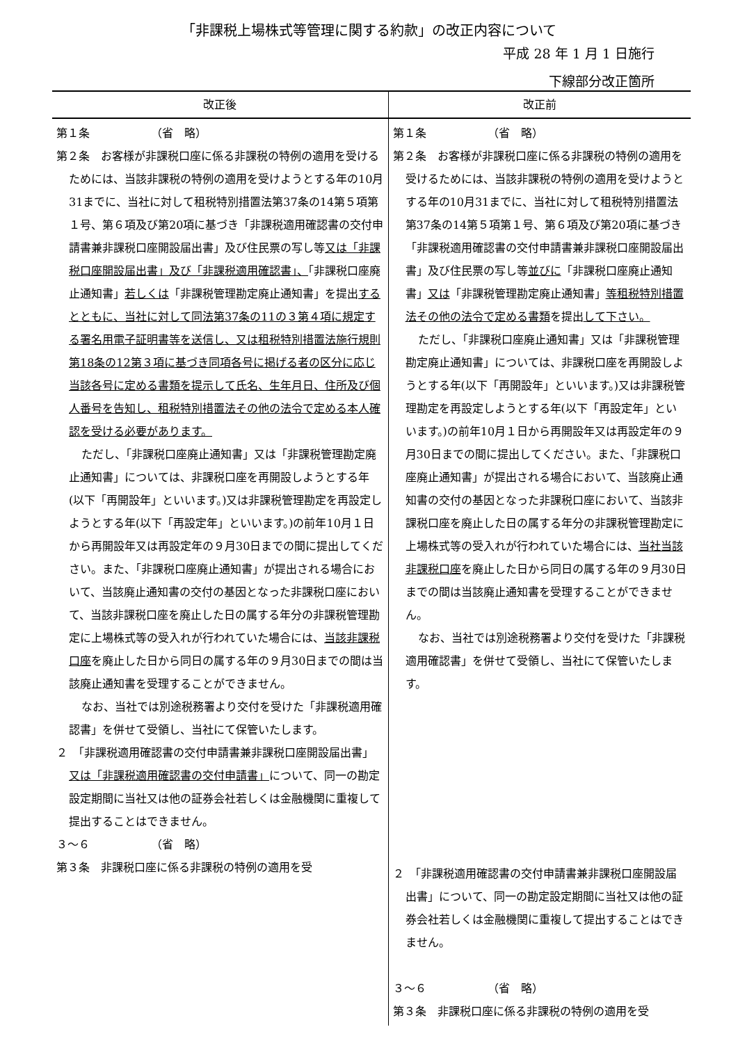「非課税上場株式等管理に関する約款」の改正内容について
平成 28 年 1 月 1 日施行
下線部分改正箇所
| 改正後 | 改正前 |
| --- | --- |
| 第１条 （省 略） 第２条 お客様が非課税口座に係る非課税の特例の適用を受けるためには、当該非課税の特例の適用を受けようとする年の10月31までに、当社に対して租税特別措置法第37条の14第５項第１号、第６項及び第20項に基づき「非課税適用確認書の交付申請書兼非課税口座開設届出書」及び住民票の写し等 又は「非課税口座開設届出書」及び「非課税適用確認書」、 「非課税口座廃止通知書」 若しくは 「非課税管理勘定廃止通知書」を提出 するとともに、当社に対して同法第37条の11の３第４項に規定する署名用電子証明書等を送信し、又は租税特別措置法施行規則第18条の12第３項に基づき同項各号に掲げる者の区分に応じ当該各号に定める書類を提示して氏名、生年月日、住所及び個人番号を告知し、租税特別措置法その他の法令で定める本人確認を受ける必要があります。 ただし、「非課税口座廃止通知書」又は「非課税管理勘定廃止通知書」については、非課税口座を再開設しようとする年(以下「再開設年」といいます。)又は非課税管理勘定を再設定しようとする年(以下「再設定年」といいます。)の前年10月１日から再開設年又は再設定年の９月30日までの間に提出してください。また、「非課税口座廃止通知書」が提出される場合において、当該廃止通知書の交付の基因となった非課税口座において、当該非課税口座を廃止した日の属する年分の非課税管理勘定に上場株式等の受入れが行われていた場合には、 当該非課税口座 を廃止した日から同日の属する年の９月30日までの間は当該廃止通知書を受理することができません。 なお、当社では別途税務署より交付を受けた「非課税適用確認書」を併せて受領し、当社にて保管いたします。 ２ 「非課税適用確認書の交付申請書兼非課税口座開設届出書」 又は「非課税適用確認書の交付申請書」 について、同一の勘定設定期間に当社又は他の証券会社若しくは金融機関に重複して提出することはできません。 ３～６ （省 略） 第３条 非課税口座に係る非課税の特例の適用を受 | 第１条 （省 略） 第２条 お客様が非課税口座に係る非課税の特例の適用を受けるためには、当該非課税の特例の適用を受けようとする年の10月31までに、当社に対して租税特別措置法第37条の14第５項第１号、第６項及び第20項に基づき「非課税適用確認書の交付申請書兼非課税口座開設届出書」及び住民票の写し等 並びに 「非課税口座廃止通知書」 又は 「非課税管理勘定廃止通知書」 等租税特別措置法その他の法令で定める書類 を提出 して下さい。 ただし、「非課税口座廃止通知書」又は「非課税管理勘定廃止通知書」については、非課税口座を再開設しようとする年(以下「再開設年」といいます。)又は非課税管理勘定を再設定しようとする年(以下「再設定年」といいます。)の前年10月１日から再開設年又は再設定年の９月30日までの間に提出してください。また、「非課税口座廃止通知書」が提出される場合において、当該廃止通知書の交付の基因となった非課税口座において、当該非課税口座を廃止した日の属する年分の非課税管理勘定に上場株式等の受入れが行われていた場合には、 当社当該非課税口座 を廃止した日から同日の属する年の９月30日までの間は当該廃止通知書を受理することができません。 なお、当社では別途税務署より交付を受けた「非課税適用確認書」を併せて受領し、当社にて保管いたします。 ２ 「非課税適用確認書の交付申請書兼非課税口座開設届出書」について、同一の勘定設定期間に当社又は他の証券会社若しくは金融機関に重複して提出することはできません。 ３～６ （省 略） 第３条 非課税口座に係る非課税の特例の適用を受 |